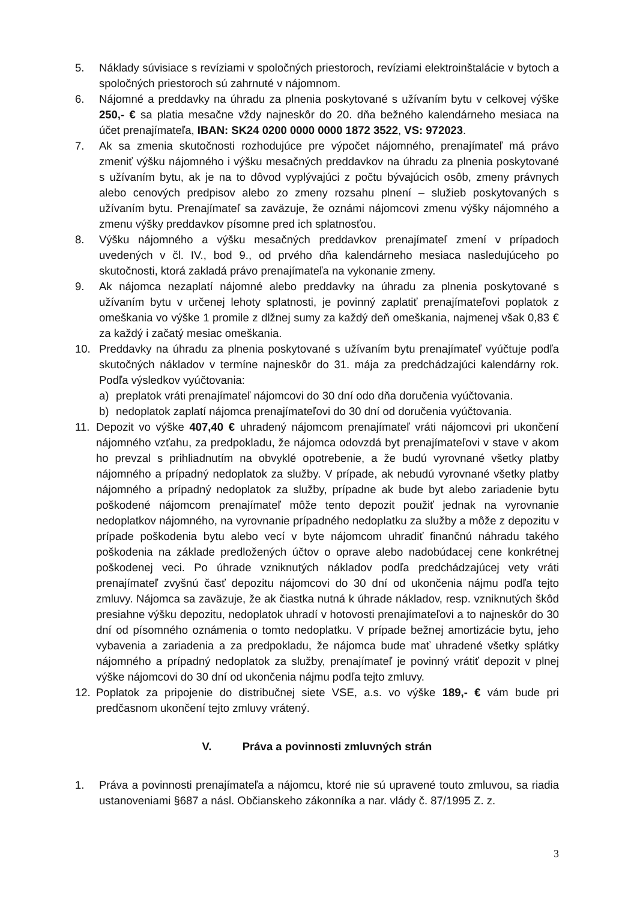5. Náklady súvisiace s revíziami v spoločných priestoroch, revíziami elektroinštalácie v bytoch a spoločných priestoroch sú zahrnuté v nájomnom.
6. Nájomné a preddavky na úhradu za plnenia poskytované s užívaním bytu v celkovej výške 250,- € sa platia mesačne vždy najneskôr do 20. dňa bežného kalendárneho mesiaca na účet prenajímateľa, IBAN: SK24 0200 0000 0000 1872 3522, VS: 972023.
7. Ak sa zmenia skutočnosti rozhodujúce pre výpočet nájomného, prenajímateľ má právo zmeniť výšku nájomného i výšku mesačných preddavkov na úhradu za plnenia poskytované s užívaním bytu, ak je na to dôvod vyplývajúci z počtu bývajúcich osôb, zmeny právnych alebo cenových predpisov alebo zo zmeny rozsahu plnení – služieb poskytovaných s užívaním bytu. Prenajímateľ sa zaväzuje, že oznámi nájomcovi zmenu výšky nájomného a zmenu výšky preddavkov písomne pred ich splatnosťou.
8. Výšku nájomného a výšku mesačných preddavkov prenajímateľ zmení v prípadoch uvedených v čl. IV., bod 9., od prvého dňa kalendárneho mesiaca nasledujúceho po skutočnosti, ktorá zakladá právo prenajímateľa na vykonanie zmeny.
9. Ak nájomca nezaplatí nájomné alebo preddavky na úhradu za plnenia poskytované s užívaním bytu v určenej lehoty splatnosti, je povinný zaplatiť prenajímateľovi poplatok z omeškania vo výške 1 promile z dlžnej sumy za každý deň omeškania, najmenej však 0,83 € za každý i začatý mesiac omeškania.
10. Preddavky na úhradu za plnenia poskytované s užívaním bytu prenajímateľ vyúčtuje podľa skutočných nákladov v termíne najneskôr do 31. mája za predchádzajúci kalendárny rok. Podľa výsledkov vyúčtovania:
a) preplatok vráti prenajímateľ nájomcovi do 30 dní odo dňa doručenia vyúčtovania.
b) nedoplatok zaplatí nájomca prenajímateľovi do 30 dní od doručenia vyúčtovania.
11. Depozit vo výške 407,40 € uhradený nájomcom prenajímateľ vráti nájomcovi pri ukončení nájomného vzťahu, za predpokladu, že nájomca odovzdá byt prenajímateľovi v stave v akom ho prevzal s prihliadnutím na obvyklé opotrebenie, a že budú vyrovnané všetky platby nájomného a prípadný nedoplatok za služby. V prípade, ak nebudú vyrovnané všetky platby nájomného a prípadný nedoplatok za služby, prípadne ak bude byt alebo zariadenie bytu poškodené nájomcom prenajímateľ môže tento depozit použiť jednak na vyrovnanie nedoplatkov nájomného, na vyrovnanie prípadného nedoplatku za služby a môže z depozitu v prípade poškodenia bytu alebo vecí v byte nájomcom uhradiť finančnú náhradu takého poškodenia na základe predložených účtov o oprave alebo nadobúdacej cene konkrétnej poškodenej veci. Po úhrade vzniknutých nákladov podľa predchádzajúcej vety vráti prenajímateľ zvyšnú časť depozitu nájomcovi do 30 dní od ukončenia nájmu podľa tejto zmluvy. Nájomca sa zaväzuje, že ak čiastka nutná k úhrade nákladov, resp. vzniknutých škôd presiahne výšku depozitu, nedoplatok uhradí v hotovosti prenajímateľovi a to najneskôr do 30 dní od písomného oznámenia o tomto nedoplatku. V prípade bežnej amortizácie bytu, jeho vybavenia a zariadenia a za predpokladu, že nájomca bude mať uhradené všetky splátky nájomného a prípadný nedoplatok za služby, prenajímateľ je povinný vrátiť depozit v plnej výške nájomcovi do 30 dní od ukončenia nájmu podľa tejto zmluvy.
12. Poplatok za pripojenie do distribučnej siete VSE, a.s. vo výške 189,- € vám bude pri predčasnom ukončení tejto zmluvy vrátený.
V. Práva a povinnosti zmluvných strán
1. Práva a povinnosti prenajímateľa a nájomcu, ktoré nie sú upravené touto zmluvou, sa riadia ustanoveniami §687 a násl. Občianskeho zákonníka a nar. vlády č. 87/1995 Z. z.
3